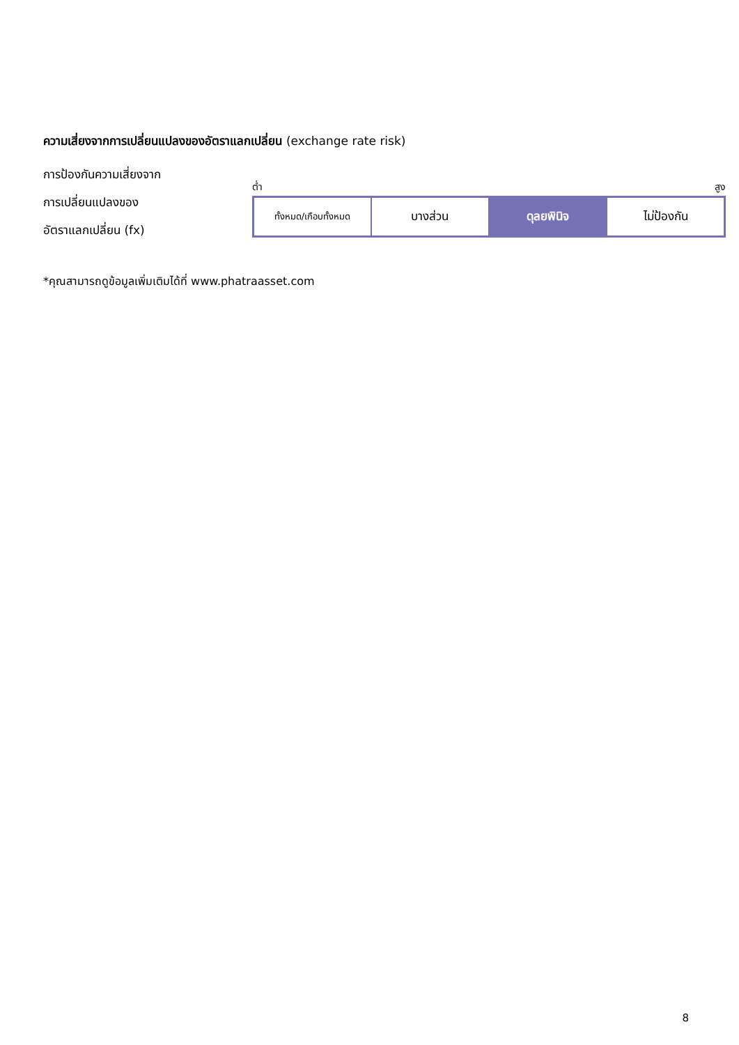ความเสี่ยงจากการเปลี่ยนแปลงของอัตราแลกเปลี่ยน (exchange rate risk)
การป้องกันความเสี่ยงจาก
การเปลี่ยนแปลงของ
อัตราแลกเปลี่ยน (fx)
ต่ำ สูง
| ทั้งหมด/เกือบทั้งหมด | บางส่วน | ดุลยพินิจ | ไม่ป้องกัน |
*คุณสามารถดูข้อมูลเพิ่มเติมได้ที่ www.phatraasset.com
8